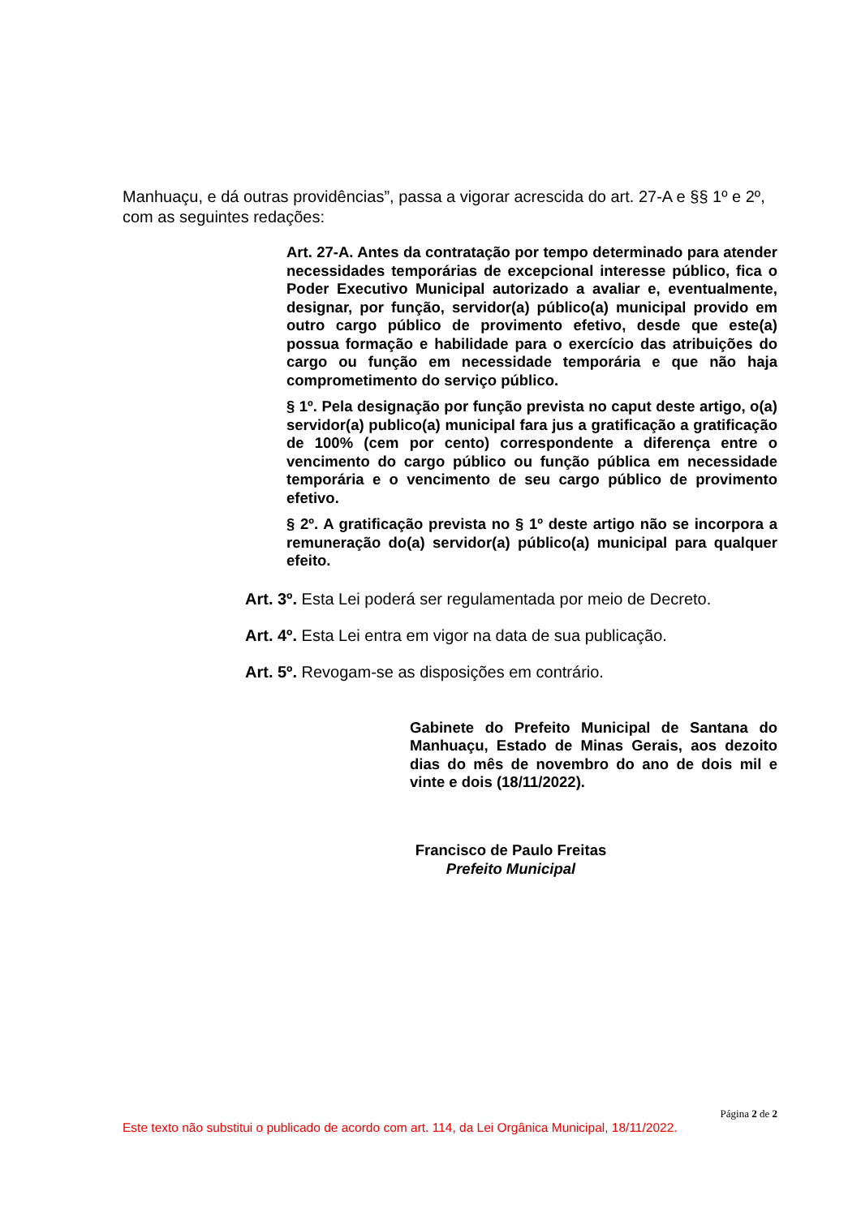Manhuaçu, e dá outras providências”, passa a vigorar acrescida do art. 27-A e §§ 1º e 2º, com as seguintes redações:
Art. 27-A. Antes da contratação por tempo determinado para atender necessidades temporárias de excepcional interesse público, fica o Poder Executivo Municipal autorizado a avaliar e, eventualmente, designar, por função, servidor(a) público(a) municipal provido em outro cargo público de provimento efetivo, desde que este(a) possua formação e habilidade para o exercício das atribuições do cargo ou função em necessidade temporária e que não haja comprometimento do serviço público.
§ 1º. Pela designação por função prevista no caput deste artigo, o(a) servidor(a) publico(a) municipal fara jus a gratificação a gratificação de 100% (cem por cento) correspondente a diferença entre o vencimento do cargo público ou função pública em necessidade temporária e o vencimento de seu cargo público de provimento efetivo.
§ 2º. A gratificação prevista no § 1º deste artigo não se incorpora a remuneração do(a) servidor(a) público(a) municipal para qualquer efeito.
Art. 3º. Esta Lei poderá ser regulamentada por meio de Decreto.
Art. 4º. Esta Lei entra em vigor na data de sua publicação.
Art. 5º. Revogam-se as disposições em contrário.
Gabinete do Prefeito Municipal de Santana do Manhuaçu, Estado de Minas Gerais, aos dezoito dias do mês de novembro do ano de dois mil e vinte e dois (18/11/2022).
Francisco de Paulo Freitas
Prefeito Municipal
Página 2 de 2
Este texto não substitui o publicado de acordo com art. 114, da Lei Orgânica Municipal, 18/11/2022.